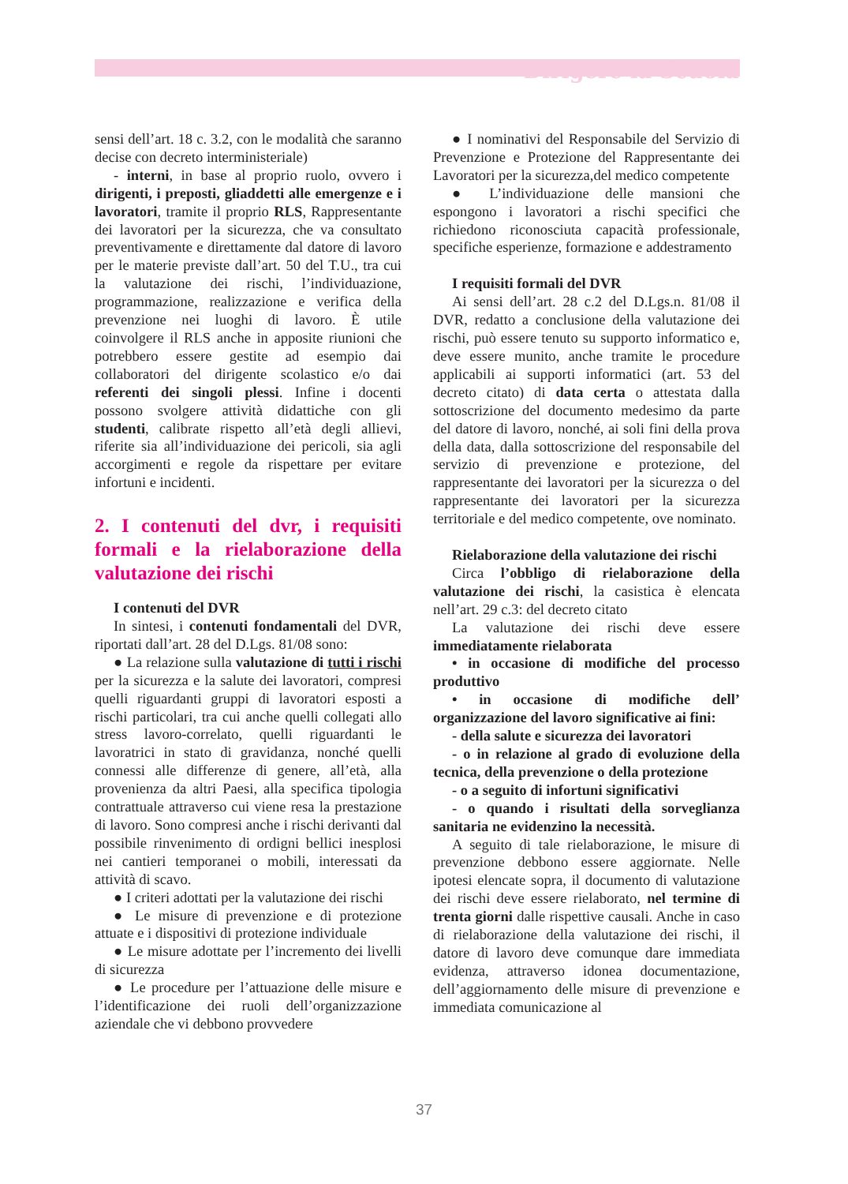Dirigere la Scuola
sensi dell’art. 18 c. 3.2, con le modalità che saranno decise con decreto interministeriale)
- interni, in base al proprio ruolo, ovvero i dirigenti, i preposti, gliaddetti alle emergenze e i lavoratori, tramite il proprio RLS, Rappresentante dei lavoratori per la sicurezza, che va consultato preventivamente e direttamente dal datore di lavoro per le materie previste dall’art. 50 del T.U., tra cui la valutazione dei rischi, l’individuazione, programmazione, realizzazione e verifica della prevenzione nei luoghi di lavoro. È utile coinvolgere il RLS anche in apposite riunioni che potrebbero essere gestite ad esempio dai collaboratori del dirigente scolastico e/o dai referenti dei singoli plessi. Infine i docenti possono svolgere attività didattiche con gli studenti, calibrate rispetto all’età degli allievi, riferite sia all’individuazione dei pericoli, sia agli accorgimenti e regole da rispettare per evitare infortuni e incidenti.
2. I contenuti del dvr, i requisiti formali e la rielaborazione della valutazione dei rischi
I contenuti del DVR
In sintesi, i contenuti fondamentali del DVR, riportati dall’art. 28 del D.Lgs. 81/08 sono:
● La relazione sulla valutazione di tutti i rischi per la sicurezza e la salute dei lavoratori, compresi quelli riguardanti gruppi di lavoratori esposti a rischi particolari, tra cui anche quelli collegati allo stress lavoro-correlato, quelli riguardanti le lavoratrici in stato di gravidanza, nonché quelli connessi alle differenze di genere, all’età, alla provenienza da altri Paesi, alla specifica tipologia contrattuale attraverso cui viene resa la prestazione di lavoro. Sono compresi anche i rischi derivanti dal possibile rinvenimento di ordigni bellici inesplosi nei cantieri temporanei o mobili, interessati da attività di scavo.
● I criteri adottati per la valutazione dei rischi
● Le misure di prevenzione e di protezione attuate e i dispositivi di protezione individuale
● Le misure adottate per l’incremento dei livelli di sicurezza
● Le procedure per l’attuazione delle misure e l’identificazione dei ruoli dell’organizzazione aziendale che vi debbono provvedere
● I nominativi del Responsabile del Servizio di Prevenzione e Protezione del Rappresentante dei Lavoratori per la sicurezza,del medico competente
● L’individuazione delle mansioni che espongono i lavoratori a rischi specifici che richiedono riconosciuta capacità professionale, specifiche esperienze, formazione e addestramento
I requisiti formali del DVR
Ai sensi dell’art. 28 c.2 del D.Lgs.n. 81/08 il DVR, redatto a conclusione della valutazione dei rischi, può essere tenuto su supporto informatico e, deve essere munito, anche tramite le procedure applicabili ai supporti informatici (art. 53 del decreto citato) di data certa o attestata dalla sottoscrizione del documento medesimo da parte del datore di lavoro, nonché, ai soli fini della prova della data, dalla sottoscrizione del responsabile del servizio di prevenzione e protezione, del rappresentante dei lavoratori per la sicurezza o del rappresentante dei lavoratori per la sicurezza territoriale e del medico competente, ove nominato.
Rielaborazione della valutazione dei rischi
Circa l’obbligo di rielaborazione della valutazione dei rischi, la casistica è elencata nell’art. 29 c.3: del decreto citato
La valutazione dei rischi deve essere immediatamente rielaborata
• in occasione di modifiche del processo produttivo
• in occasione di modifiche dell’ organizzazione del lavoro significative ai fini:
- della salute e sicurezza dei lavoratori
- o in relazione al grado di evoluzione della tecnica, della prevenzione o della protezione
- o a seguito di infortuni significativi
- o quando i risultati della sorveglianza sanitaria ne evidenzino la necessità.
A seguito di tale rielaborazione, le misure di prevenzione debbono essere aggiornate. Nelle ipotesi elencate sopra, il documento di valutazione dei rischi deve essere rielaborato, nel termine di trenta giorni dalle rispettive causali. Anche in caso di rielaborazione della valutazione dei rischi, il datore di lavoro deve comunque dare immediata evidenza, attraverso idonea documentazione, dell’aggiornamento delle misure di prevenzione e immediata comunicazione al
37